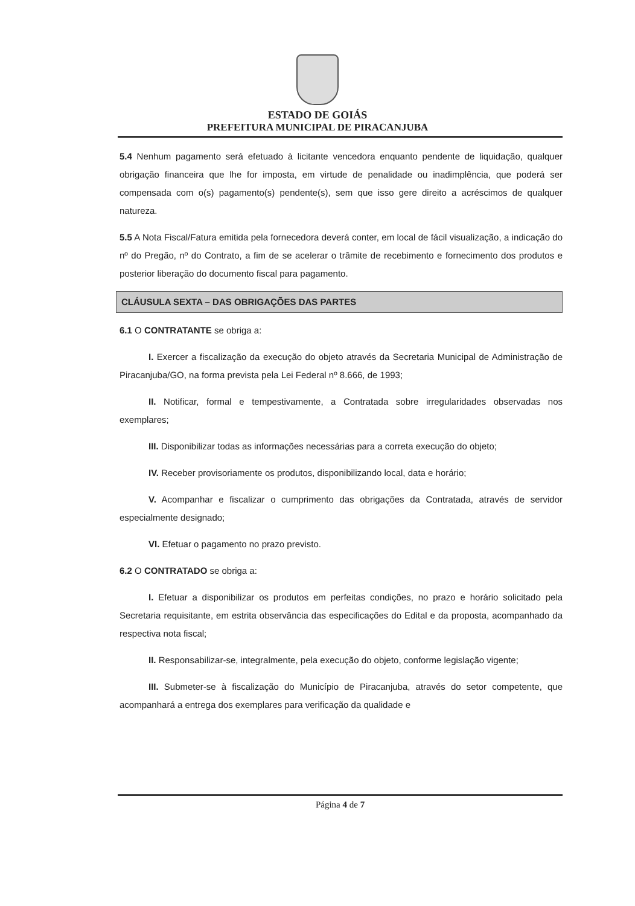ESTADO DE GOIÁS
PREFEITURA MUNICIPAL DE PIRACANJUBA
5.4 Nenhum pagamento será efetuado à licitante vencedora enquanto pendente de liquidação, qualquer obrigação financeira que lhe for imposta, em virtude de penalidade ou inadimplência, que poderá ser compensada com o(s) pagamento(s) pendente(s), sem que isso gere direito a acréscimos de qualquer natureza.
5.5 A Nota Fiscal/Fatura emitida pela fornecedora deverá conter, em local de fácil visualização, a indicação do nº do Pregão, nº do Contrato, a fim de se acelerar o trâmite de recebimento e fornecimento dos produtos e posterior liberação do documento fiscal para pagamento.
CLÁUSULA SEXTA – DAS OBRIGAÇÕES DAS PARTES
6.1 O CONTRATANTE se obriga a:
I. Exercer a fiscalização da execução do objeto através da Secretaria Municipal de Administração de Piracanjuba/GO, na forma prevista pela Lei Federal nº 8.666, de 1993;
II. Notificar, formal e tempestivamente, a Contratada sobre irregularidades observadas nos exemplares;
III. Disponibilizar todas as informações necessárias para a correta execução do objeto;
IV. Receber provisoriamente os produtos, disponibilizando local, data e horário;
V. Acompanhar e fiscalizar o cumprimento das obrigações da Contratada, através de servidor especialmente designado;
VI. Efetuar o pagamento no prazo previsto.
6.2 O CONTRATADO se obriga a:
I. Efetuar a disponibilizar os produtos em perfeitas condições, no prazo e horário solicitado pela Secretaria requisitante, em estrita observância das especificações do Edital e da proposta, acompanhado da respectiva nota fiscal;
II. Responsabilizar-se, integralmente, pela execução do objeto, conforme legislação vigente;
III. Submeter-se à fiscalização do Município de Piracanjuba, através do setor competente, que acompanhará a entrega dos exemplares para verificação da qualidade e
Página 4 de 7